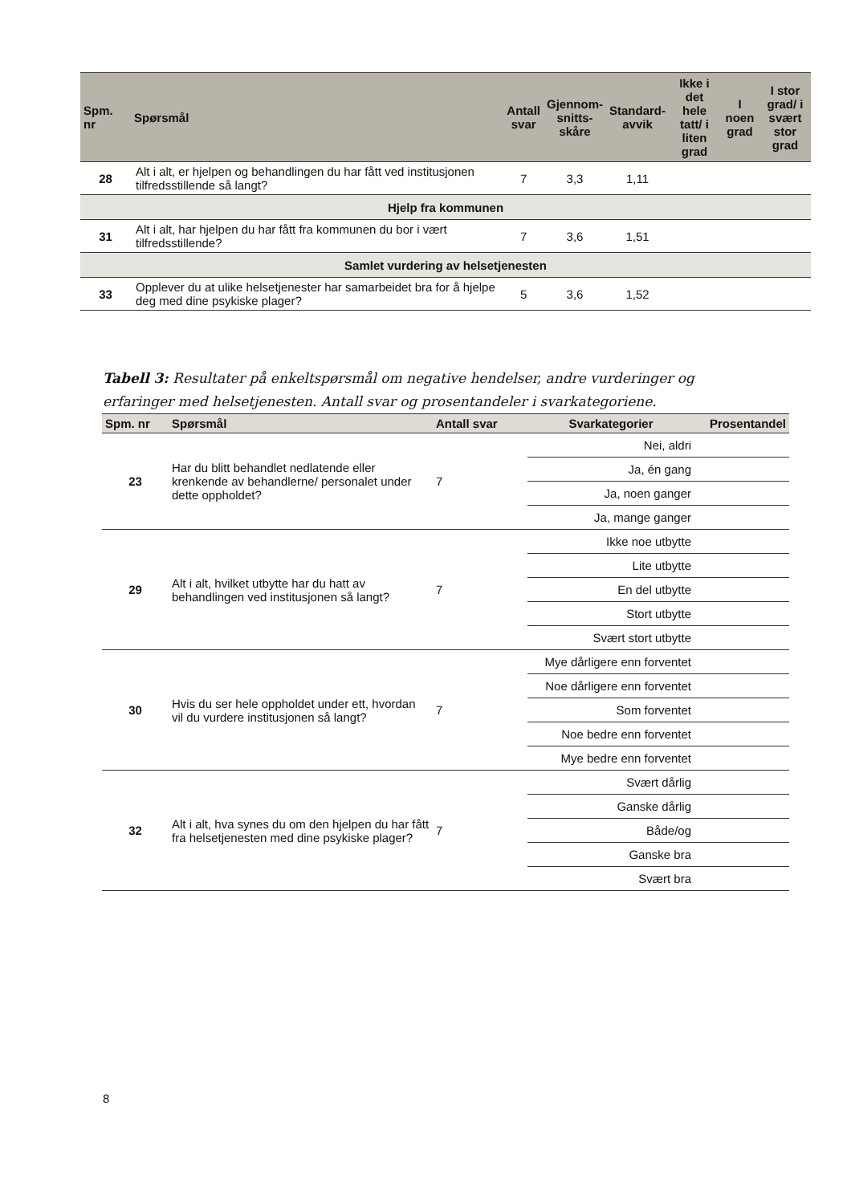| Spm. nr | Spørsmål | Antall svar | Gjennom- snitts- skåre | Standard- avvik | Ikke i det hele tatt/ i liten grad | I noen grad | I stor grad/ i svært stor grad |
| --- | --- | --- | --- | --- | --- | --- | --- |
| 28 | Alt i alt, er hjelpen og behandlingen du har fått ved institusjonen tilfredsstillende så langt? | 7 | 3,3 | 1,11 | | | |
| Hjelp fra kommunen | | | | | | | |
| 31 | Alt i alt, har hjelpen du har fått fra kommunen du bor i vært tilfredsstillende? | 7 | 3,6 | 1,51 | | | |
| Samlet vurdering av helsetjenesten | | | | | | | |
| 33 | Opplever du at ulike helsetjenester har samarbeidet bra for å hjelpe deg med dine psykiske plager? | 5 | 3,6 | 1,52 | | | |
Tabell 3: Resultater på enkeltspørsmål om negative hendelser, andre vurderinger og erfaringer med helsetjenesten. Antall svar og prosentandeler i svarkategoriene.
| Spm. nr | Spørsmål | Antall svar | Svarkategorier | Prosentandel |
| --- | --- | --- | --- | --- |
| 23 | Har du blitt behandlet nedlatende eller krenkende av behandlerne/ personalet under dette oppholdet? | 7 | Nei, aldri | |
| | | | Ja, én gang | |
| | | | Ja, noen ganger | |
| | | | Ja, mange ganger | |
| 29 | Alt i alt, hvilket utbytte har du hatt av behandlingen ved institusjonen så langt? | 7 | Ikke noe utbytte | |
| | | | Lite utbytte | |
| | | | En del utbytte | |
| | | | Stort utbytte | |
| | | | Svært stort utbytte | |
| 30 | Hvis du ser hele oppholdet under ett, hvordan vil du vurdere institusjonen så langt? | 7 | Mye dårligere enn forventet | |
| | | | Noe dårligere enn forventet | |
| | | | Som forventet | |
| | | | Noe bedre enn forventet | |
| | | | Mye bedre enn forventet | |
| 32 | Alt i alt, hva synes du om den hjelpen du har fått fra helsetjenesten med dine psykiske plager? | 7 | Svært dårlig | |
| | | | Ganske dårlig | |
| | | | Både/og | |
| | | | Ganske bra | |
| | | | Svært bra | |
8